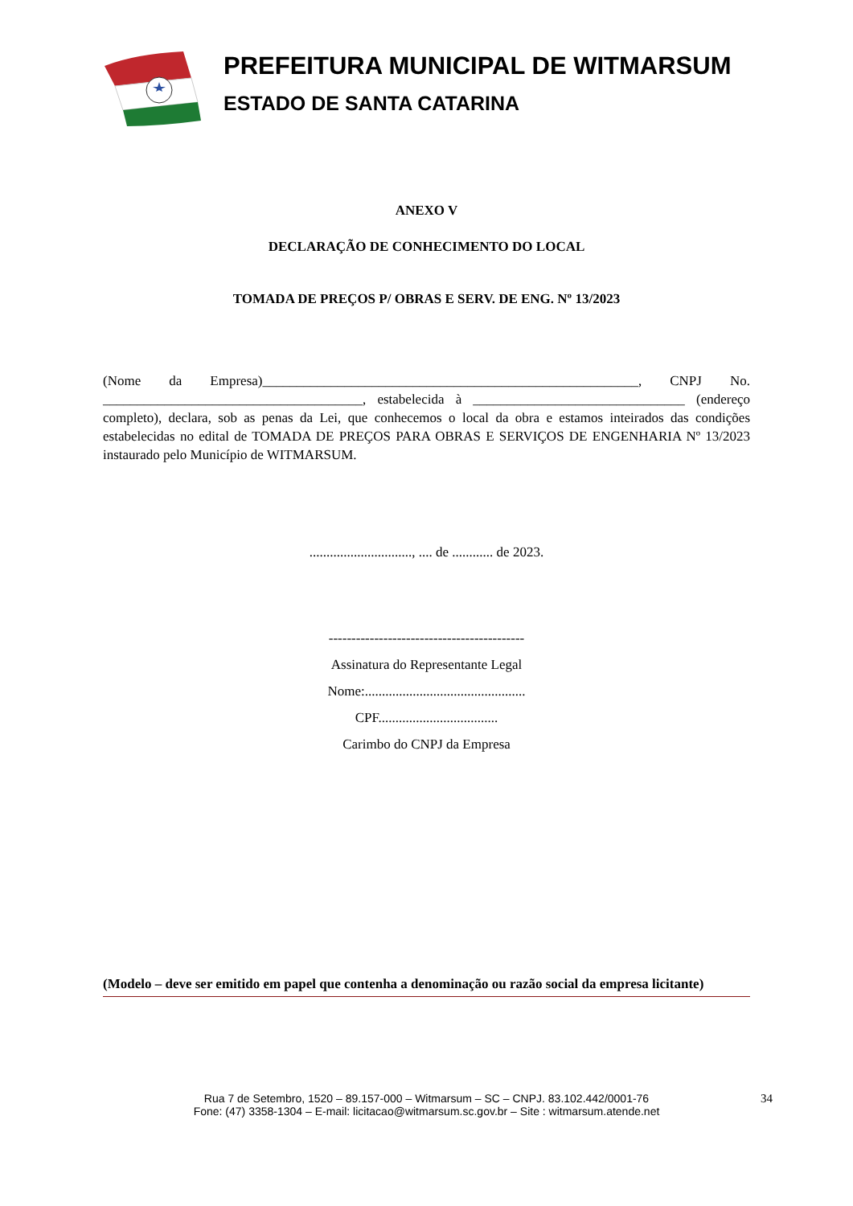PREFEITURA MUNICIPAL DE WITMARSUM
ESTADO DE SANTA CATARINA
ANEXO V
DECLARAÇÃO DE CONHECIMENTO DO LOCAL
TOMADA DE PREÇOS P/ OBRAS E SERV. DE ENG. Nº 13/2023
(Nome da Empresa)_______________________________________________________, CNPJ No. ______________________________________, estabelecida à _______________________________ (endereço completo), declara, sob as penas da Lei, que conhecemos o local da obra e estamos inteirados das condições estabelecidas no edital de TOMADA DE PREÇOS PARA OBRAS E SERVIÇOS DE ENGENHARIA Nº 13/2023 instaurado pelo Município de WITMARSUM.
.............................., .... de ............ de 2023.
-------------------------------------------
Assinatura do Representante Legal
Nome:...............................................
CPF...................................
Carimbo do CNPJ da Empresa
(Modelo – deve ser emitido em papel que contenha a denominação ou razão social da empresa licitante)
Rua 7 de Setembro, 1520 – 89.157-000 – Witmarsum – SC – CNPJ. 83.102.442/0001-76
Fone: (47) 3358-1304 – E-mail: licitacao@witmarsum.sc.gov.br – Site : witmarsum.atende.net
34